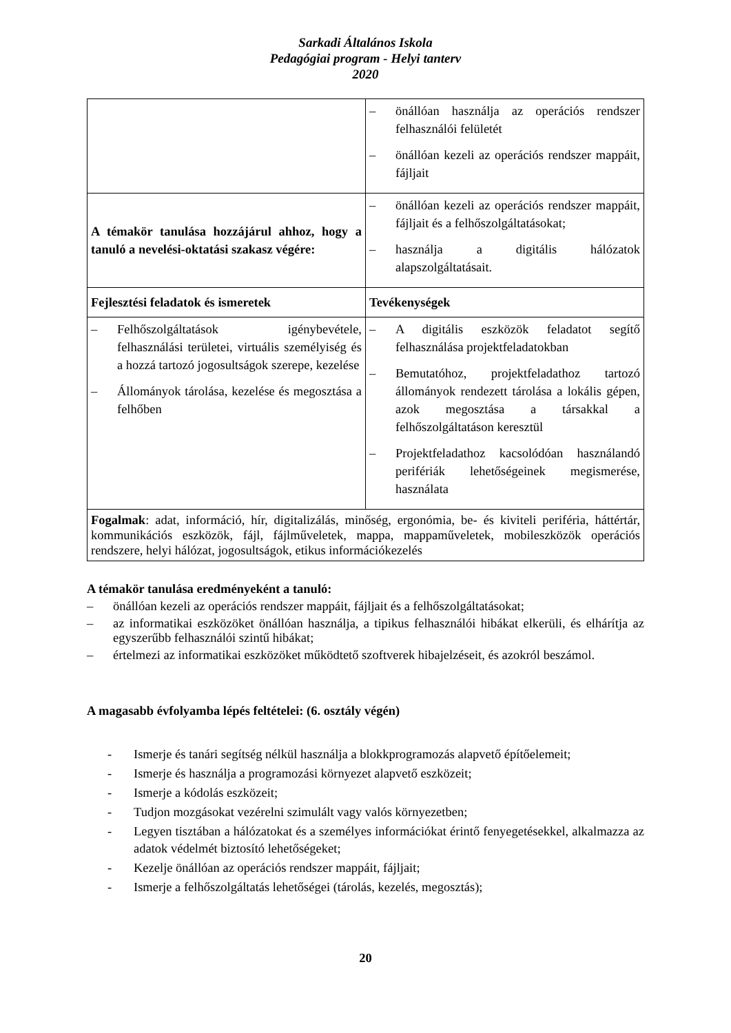Sarkadi Általános Iskola
Pedagógiai program - Helyi tanterv
2020
| | – önállóan használja az operációs rendszer felhasználói felületét – önállóan kezeli az operációs rendszer mappáit, fájljait |
| A témakör tanulása hozzájárul ahhoz, hogy a tanuló a nevelési-oktatási szakasz végére: | – önállóan kezeli az operációs rendszer mappáit, fájljait és a felhőszolgáltatásokat; – használja a digitális hálózatok alapszolgáltatásait. |
| Fejlesztési feladatok és ismeretek | Tevékenységek |
| – Felhőszolgáltatások igénybevétele, felhasználási területei, virtuális személyiség és a hozzá tartozó jogosultságok szerepe, kezelése – Állományok tárolása, kezelése és megosztása a felhőben | – A digitális eszközök feladatot segítő felhasználása projektfeladatokban – Bemutatóhoz, projektfeladathoz tartozó állományok rendezett tárolása a lokális gépen, azok megosztása a társakkal a felhőszolgáltatáson keresztül – Projektfeladathoz kacsolódóan használandó perifériák lehetőségeinek megismerése, használata |
| Fogalmak : adat, információ, hír, digitalizálás, minőség, ergonómia, be- és kiviteli periféria, háttértár, kommunikációs eszközök, fájl, fájlműveletek, mappa, mappaműveletek, mobileszközök operációs rendszere, helyi hálózat, jogosultságok, etikus információkezelés | |
A témakör tanulása eredményeként a tanuló:
– önállóan kezeli az operációs rendszer mappáit, fájljait és a felhőszolgáltatásokat;
– az informatikai eszközöket önállóan használja, a tipikus felhasználói hibákat elkerüli, és elhárítja az egyszerűbb felhasználói szintű hibákat;
– értelmezi az informatikai eszközöket működtető szoftverek hibajelzéseit, és azokról beszámol.
A magasabb évfolyamba lépés feltételei: (6. osztály végén)
- Ismerje és tanári segítség nélkül használja a blokkprogramozás alapvető építőelemeit;
- Ismerje és használja a programozási környezet alapvető eszközeit;
- Ismerje a kódolás eszközeit;
- Tudjon mozgásokat vezérelni szimulált vagy valós környezetben;
- Legyen tisztában a hálózatokat és a személyes információkat érintő fenyegetésekkel, alkalmazza az adatok védelmét biztosító lehetőségeket;
- Kezelje önállóan az operációs rendszer mappáit, fájljait;
- Ismerje a felhőszolgáltatás lehetőségei (tárolás, kezelés, megosztás);
20